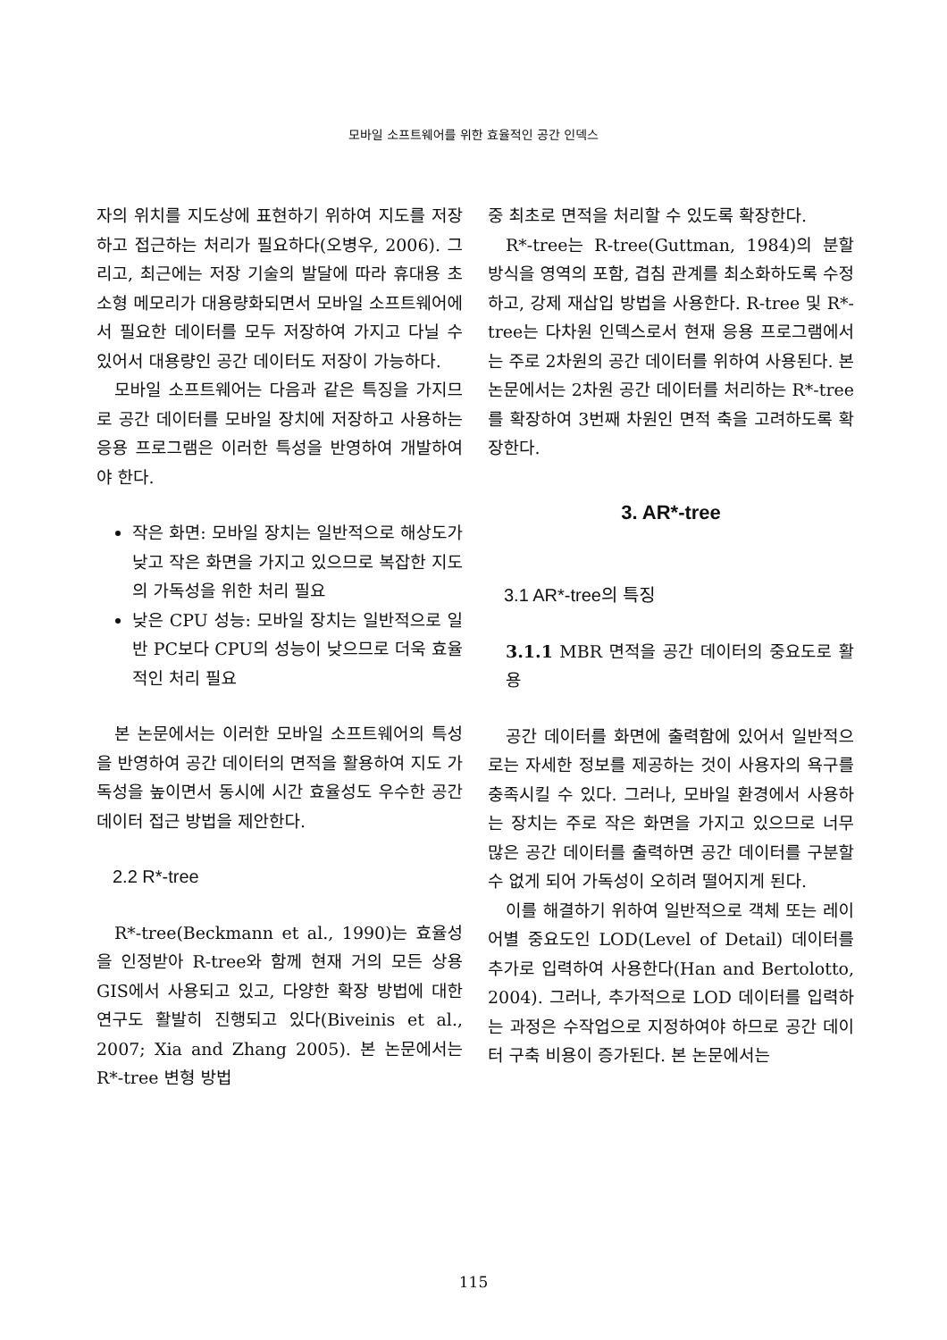모바일 소프트웨어를 위한 효율적인 공간 인덱스
자의 위치를 지도상에 표현하기 위하여 지도를 저장하고 접근하는 처리가 필요하다(오병우, 2006). 그리고, 최근에는 저장 기술의 발달에 따라 휴대용 초소형 메모리가 대용량화되면서 모바일 소프트웨어에서 필요한 데이터를 모두 저장하여 가지고 다닐 수 있어서 대용량인 공간 데이터도 저장이 가능하다.
모바일 소프트웨어는 다음과 같은 특징을 가지므로 공간 데이터를 모바일 장치에 저장하고 사용하는 응용 프로그램은 이러한 특성을 반영하여 개발하여야 한다.
작은 화면: 모바일 장치는 일반적으로 해상도가 낮고 작은 화면을 가지고 있으므로 복잡한 지도의 가독성을 위한 처리 필요
낮은 CPU 성능: 모바일 장치는 일반적으로 일반 PC보다 CPU의 성능이 낮으므로 더욱 효율적인 처리 필요
본 논문에서는 이러한 모바일 소프트웨어의 특성을 반영하여 공간 데이터의 면적을 활용하여 지도 가독성을 높이면서 동시에 시간 효율성도 우수한 공간 데이터 접근 방법을 제안한다.
2.2 R*-tree
R*-tree(Beckmann et al., 1990)는 효율성을 인정받아 R-tree와 함께 현재 거의 모든 상용 GIS에서 사용되고 있고, 다양한 확장 방법에 대한 연구도 활발히 진행되고 있다(Biveinis et al., 2007; Xia and Zhang 2005). 본 논문에서는 R*-tree 변형 방법
중 최초로 면적을 처리할 수 있도록 확장한다.
R*-tree는 R-tree(Guttman, 1984)의 분할 방식을 영역의 포함, 겹침 관계를 최소화하도록 수정하고, 강제 재삽입 방법을 사용한다. R-tree 및 R*-tree는 다차원 인덱스로서 현재 응용 프로그램에서는 주로 2차원의 공간 데이터를 위하여 사용된다. 본 논문에서는 2차원 공간 데이터를 처리하는 R*-tree를 확장하여 3번째 차원인 면적 축을 고려하도록 확장한다.
3. AR*-tree
3.1 AR*-tree의 특징
3.1.1 MBR 면적을 공간 데이터의 중요도로 활용
공간 데이터를 화면에 출력함에 있어서 일반적으로는 자세한 정보를 제공하는 것이 사용자의 욕구를 충족시킬 수 있다. 그러나, 모바일 환경에서 사용하는 장치는 주로 작은 화면을 가지고 있으므로 너무 많은 공간 데이터를 출력하면 공간 데이터를 구분할 수 없게 되어 가독성이 오히려 떨어지게 된다.
이를 해결하기 위하여 일반적으로 객체 또는 레이어별 중요도인 LOD(Level of Detail) 데이터를 추가로 입력하여 사용한다(Han and Bertolotto, 2004). 그러나, 추가적으로 LOD 데이터를 입력하는 과정은 수작업으로 지정하여야 하므로 공간 데이터 구축 비용이 증가된다. 본 논문에서는
115